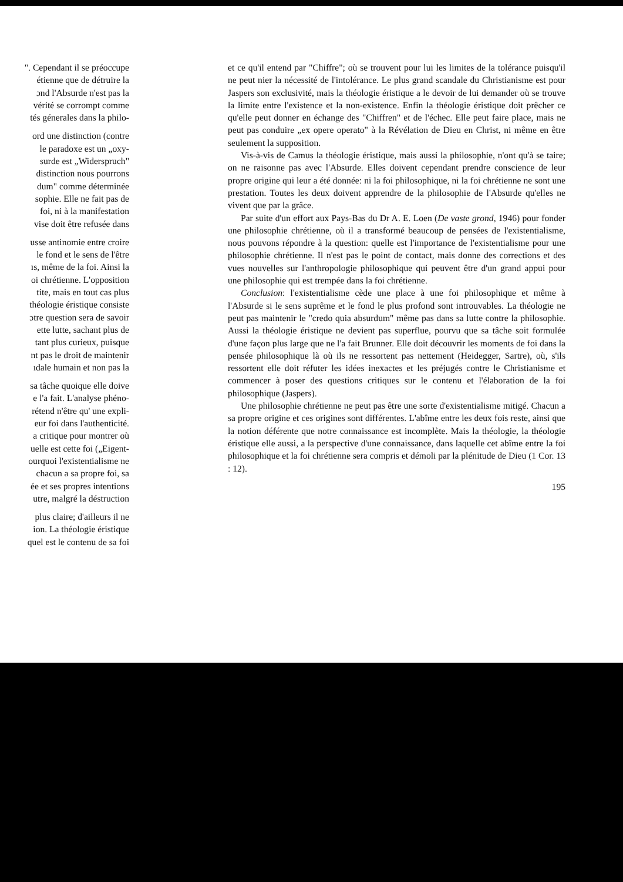". Cependant il se préoccupe
étienne que de détruire la
ɔnd l'Absurde n'est pas la
vérité se corrompt comme
tés génerales dans la philo-
ord une distinction (contre
le paradoxe est un „oxy-
surde est „Widerspruch"
distinction nous pourrons
dum" comme déterminée
sophie. Elle ne fait pas de
foi, ni à la manifestation
vise doit être refusée dans
usse antinomie entre croire
le fond et le sens de l'être
ıs, même de la foi. Ainsi la
oi chrétienne. L'opposition
tite, mais en tout cas plus
théologie éristique consiste
ɔtre question sera de savoir
ette lutte, sachant plus de
tant plus curieux, puisque
nt pas le droit de maintenir
ıdale humain et non pas la
sa tâche quoique elle doive
e l'a fait. L'analyse phéno-
rétend n'être qu' une expli-
eur foi dans l'authenticité.
a critique pour montrer où
uelle est cette foi („Eigent-
ourquoi l'existentialisme ne
chacun a sa propre foi, sa
ée et ses propres intentions
utre, malgré la déstruction
plus claire; d'ailleurs il ne
ion. La théologie éristique
quel est le contenu de sa foi
et ce qu'il entend par "Chiffre"; où se trouvent pour lui les limites de la tolérance puisqu'il ne peut nier la nécessité de l'intolérance. Le plus grand scandale du Christianisme est pour Jaspers son exclusivité, mais la théologie éristique a le devoir de lui demander où se trouve la limite entre l'existence et la non-existence. Enfin la théologie éristique doit prêcher ce qu'elle peut donner en échange des "Chiffren" et de l'échec. Elle peut faire place, mais ne peut pas conduire „ex opere operato" à la Révélation de Dieu en Christ, ni même en être seulement la supposition.
Vis-à-vis de Camus la théologie éristique, mais aussi la philosophie, n'ont qu'à se taire; on ne raisonne pas avec l'Absurde. Elles doivent cependant prendre conscience de leur propre origine qui leur a été donnée: ni la foi philosophique, ni la foi chrétienne ne sont une prestation. Toutes les deux doivent apprendre de la philosophie de l'Absurde qu'elles ne vivent que par la grâce.
Par suite d'un effort aux Pays-Bas du Dr A. E. Loen (De vaste grond, 1946) pour fonder une philosophie chrétienne, où il a transformé beaucoup de pensées de l'existentialisme, nous pouvons répondre à la question: quelle est l'importance de l'existentialisme pour une philosophie chrétienne. Il n'est pas le point de contact, mais donne des corrections et des vues nouvelles sur l'anthropologie philosophique qui peuvent être d'un grand appui pour une philosophie qui est trempée dans la foi chrétienne.
Conclusion: l'existentialisme cède une place à une foi philosophique et même à l'Absurde si le sens suprême et le fond le plus profond sont introuvables. La théologie ne peut pas maintenir le "credo quia absurdum" même pas dans sa lutte contre la philosophie. Aussi la théologie éristique ne devient pas superflue, pourvu que sa tâche soit formulée d'une façon plus large que ne l'a fait Brunner. Elle doit découvrir les moments de foi dans la pensée philosophique là où ils ne ressortent pas nettement (Heidegger, Sartre), où, s'ils ressortent elle doit réfuter les idées inexactes et les préjugés contre le Christianisme et commencer à poser des questions critiques sur le contenu et l'élaboration de la foi philosophique (Jaspers).
Une philosophie chrétienne ne peut pas être une sorte d'existentialisme mitigé. Chacun a sa propre origine et ces origines sont différentes. L'abîme entre les deux fois reste, ainsi que la notion déférente que notre connaissance est incomplète. Mais la théologie, la théologie éristique elle aussi, a la perspective d'une connaissance, dans laquelle cet abîme entre la foi philosophique et la foi chrétienne sera compris et démoli par la plénitude de Dieu (1 Cor. 13 : 12).
195